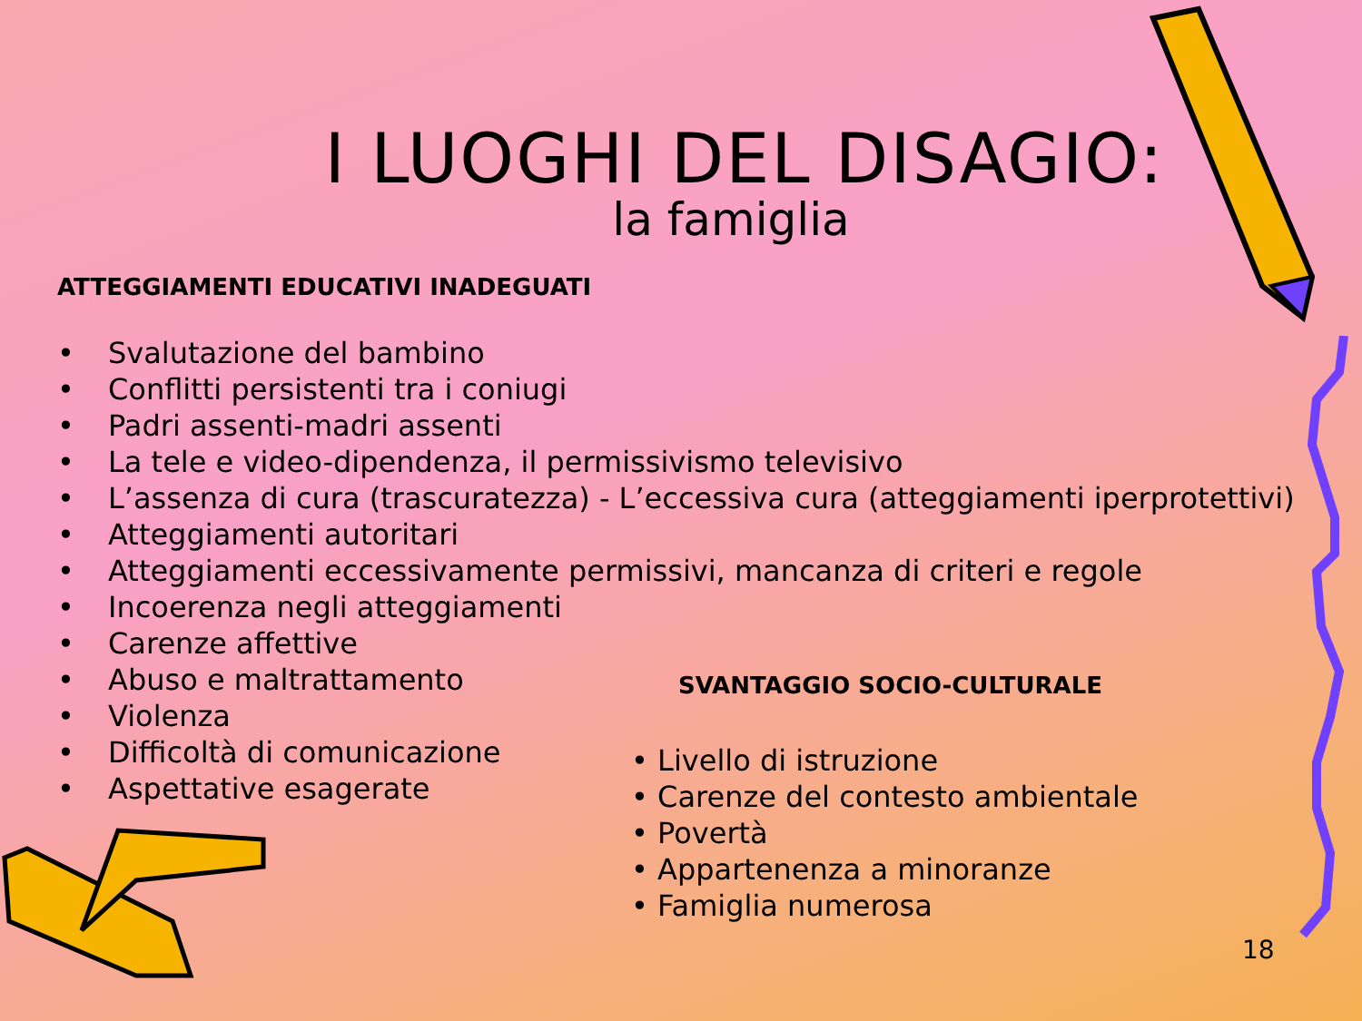I LUOGHI DEL DISAGIO:
la famiglia
ATTEGGIAMENTI EDUCATIVI INADEGUATI
• Svalutazione del bambino
• Conflitti persistenti tra i coniugi
• Padri assenti-madri assenti
• La tele e video-dipendenza, il permissivismo televisivo
• L’assenza di cura (trascuratezza) - L’eccessiva cura (atteggiamenti iperprotettivi)
• Atteggiamenti autoritari
• Atteggiamenti eccessivamente permissivi, mancanza di criteri e regole
• Incoerenza negli atteggiamenti
• Carenze affettive
• Abuso e maltrattamento
• Violenza
• Difficoltà di comunicazione
• Aspettative esagerate
SVANTAGGIO SOCIO-CULTURALE
• Livello di istruzione
• Carenze del contesto ambientale
• Povertà
• Appartenenza a minoranze
• Famiglia numerosa
18